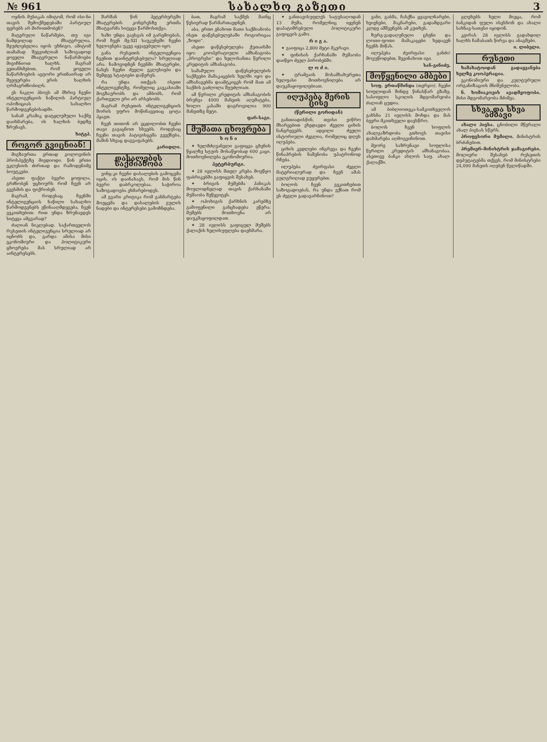№ 961 სახალხო გაზეთი 3
ოჯნის მუსიკას იმიტომ, რომ ისი-ნი თავის შემოქმედებაში პარტიულ ფერებს არ მიროთმობენ?
მატერული ნაწარმები, თუ იგი ნამდვილად მხატვრულია, შეუძლებელია იყოს უხნიგო, ამიტომ თამამად შეგვიძლიან საზოგადოდ ყოველი მხატვრული ნაწარმოები მივიჩნიოთ ხალხს. მაგრამ ვეთანხმებით, რომ ყოველი ნაწარმოების ავტორი ერთნაირად არ შეეფერება ერის ხალხის ღრმაგრძნობილს.
ეს ნაკლი ჰბოვს ამ მხრივ ჩვენი ინტელიგენციის ნაწილის პარტიულ ოპოზიციას სახალხო წარმოდგენებისადმი.
სანამ კრამიკ დატყლუმული საქმე დაიხმარება, ის ხალხის ბედზე ზრუნავს.
ხიტეპ.
როგორ გვიცნიან!
მიგზაურთა ერთად გოლოვინის პროსპექტზე მივდიოდი. წინ ერთი ეკლესიის ძირთად და რამოდენიმე ბოუტკები.
ასეთი ფაქტი ბევრი ყოფილა. გრძნობენ უცხოურს რომ ჩვენ არ გვესმის და ფიქრობენ.
მაგრამ, როდესაც ჩვენში ინტელიგენციის ნაწილი სახალხო წარმოდგენებს ეწინააღმდეგება, ჩვენ ვეკითხებით: რით უნდა ზრუნავდეს სიტყვა ამგვარად?
ძალიან ნიკლებად. საქართველოს რუსეთის ინტელიგენცია სრულიად არ იცნობს და, გარდა ამისა მისი ეკონომიური და პოლიტიკური ცხოვრება მას სრულიად არ აინტერესებს.
შარშან წინ პეტერბურგში მხატვრების კონგრესზე ერთმა მხატვარმა სიტყვა წარმოსთქვა.
ხაზი უნდა გაესვას იმ გარემოებას, რომ ჩვენ მე-XII საუკუნეში ჩვენი ხელოვნება უკვე აყვავებული იყო.
განა რუსეთის ინტელიგენცია ჩვენით დაინტერესებულა? სრულიად არა. ჩამოვიდნენ ჩვენში მხატვრები, ნახეს ჩვენი ძველი ეკლესიები და შემდეგ სტატიები დაწერეს.
რა უნდა ითქვას ისეთი ინტელიგენტზე, რომელიც კავკასიაში მოგზაურობს და ამბობს, რომ ქართველი ერი არ არსებობს.
მაგრამ რუსეთის ინტელიგენციის შორის უფრო მოწინავეთაც ცოტა ჰყავთ.
ჩვენ თითონ არ ვცდილობთ ჩვენი თავი გავაცნოთ სხვებს. როდესაც ჩვენი თავის პატივისცემა გვექნება, მაშინ სხვაც დაგვაფასებს.
კარიდლი.
დასალების საქმიანობა
ვინც-კი ჩვენი დასალების გამოცემა იცის, ის დაინახავს, რომ მის წინ ბევრი დაბრკოლებაა. საჭიროა საზოგადოება ეხმარებოდეს.
ამ გვარი კრიტიკა რომ განმარტება მოეცემა და დასალების გულის ნადები და ინტერესები გამოჩნდება.
ბათ, მაგრამ საქმეს მაინც წესიერად წარმართავდნენ.
აბა, ერთი ვნახოთ მათი საქმიანობა ისეთ დაწესებულებაში როგორიცაა „ზოდი“.
ასეთი დაწესებულება ქუთაისში იყო: კოოპერატიული ამხანაგობა „პროგრესი“ და ხელოსანთა წვრილი კრედიტის ამხანაგობა.
სამამულო დაწესებულების საქმეები მამაკაცების ხელში იყო და ამხანაგებმა დაამტკიცეს რომ მათ ამ საქმის გაძღოლა შეუძლიათ.
ამ წვრილი კრედიტის ამხანაგობის ბრუნვა 4000 მანეთს აღემატება, ხოლო კასაში დაგროვილია 900 მანეთზე მეტი.
ფარ-საგი.
მუშათა ცხოვრება
ხ ო ნ ი
✦ ხელმძღვანელი გაფიცვა ცხენის წყალზე სტუის მოსაწყობად 600 კაცი. მოთხოვნილება ეკონომიურია.
პეტერბურგი.
✦ 28 ივლისს მთელ კრება მოეწყო ფაბრიკებში გაფიცვის შესახებ.
✦ ბრიგის მუშებმა პანიკას მოულოდნელად თავის ქარხანაში მუშაობა შეწყვიტეს.
✦ ოპოხიგის ქარხნის კარებზე გამოფენილი განცხადება ეწერა: მუშებს მოთხოვნა არ დაუკმაყოფილდათ.
✦ 28 ივლისს გაფიცულ მუშებს ქალაქის ხელისუფლება დაეხმარა.
✦ განთავისუფლეს სატუსაღოდან 13 მუშა, რომელნიც იყვნენ დაპატიმრებული პოლიტიკური გაფიცვის გამო.
რ ი გ ა.
✦ გაიფიცა 2,800 მეტი მკერავი.
✦ ფინისის ქარხანაში მუშაობა დაიწყო ძველ პირობებში.
ლ ო ძ ი.
✦ ტრამვაის მოსამსახურეთა ხელფასი მოთხოვნილება არ დაუკმაყოფილებიათ.
იღუპება მერის ცისე
(წერილი გორიდან)
განთიადისწინ, თვისი ვიწრო მხარეებით ვხედავდი ძველი ციხის ნანგრევებს. ადგილი ძველი ისტორიული ძეგლია, რომელიც დღეს იღუპება.
ციხის კედლები ინგრევა და ჩვენი წინაპრების ნაშენობა უპატრონოდ რჩება.
ილუპება ძვირფასი ძეგლი მატერიალურად და ჩვენ ამას გულგრილად ვუყურებთ.
ბოლოს ჩვენ ვეკითხებით საზოგადოებას, რა უნდა ვქნათ რომ ეს ძეგლი გადავარჩინოთ?
ვანი, გაბმა, ჩასქნა ყვავილნარები, ხეივნები, მაკნარები, გადამდგარი კლდე ამშვენებს ამ კუთხეს.
ზურგ-გადაღუნული ცხენი და ლოთი-ფოთი მამაკაცები ხედავენ ჩვენს მიწას.
ილუპება ძვირფასი განძი! მოვუწოდებთ, შევინახოთ იგი.
სან-გინიძე.
მოწყენილი ამბები
სოფ. ერთაწმინდა (თერჯო). ჩვენი სოფლიდან შინდე წინასწარ გზაზე. სასოფლო სკოლის მდგომარეობა ძალიან ცუდია.
ამ ბიბლიოთეკა-სამკითხველოს გახსნა 21 ივლისს მოხდა და მას ბევრი მკითხველი დაესწრო.
ბოლოს ჩვენ სოფლის ახალგაზრდობა გთხოვს თავისი დახმარება აღმოგვიჩინოთ.
მეორე საზრუნავი სოფლისა წვრილი კრედიტის ამხანაგობაა. ასეთივე ბანკი ახლოს საფ. ახალ-ქალაქში.
გლეხებს ხელი მიეცა, რომ ბანკიდან ფული ისესხონ და ახალი სახნავ-სათესი იყიდონ.
კვირას 28 ივლისს გადახდილ ხალხს ჩაშაბათს წირვა და ანაგშები.
ი. ლიბელი.
რუსეთი
ხამახატოიდან გადაყვანება ხელზე კოოპერაცია.
ეკონომიური და კულტურული ორგანიზაციის მნიშვნელობა.
ნ. ხომიაკოვის ავადმყოფობა. მისი მდგომარეობა მძიმეა.
სხვა და სხვა ამბავი
ახალი პიესა. ცნობილი მწერალი ახალ პიესას სწერს.
პროფესორი მუმილი. მინისტრის ბრძანებით.
პრემიერ-მინისტრის ჯამაგირები. მოლიერი შესახებ რუსეთის დეპუტატებმა თქვეს, რომ მინისტრები 24,000 მანეთს იღებენ წელიწადში.